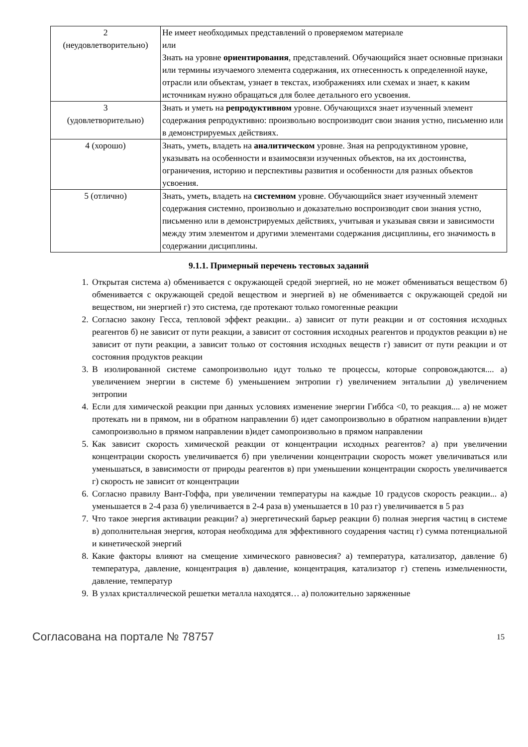| 2 (неудовлетворительно) | Не имеет необходимых представлений о проверяемом материале или Знать на уровне ориентирования , представлений. Обучающийся знает основные признаки или термины изучаемого элемента содержания, их отнесенность к определенной науке, отрасли или объектам, узнает в текстах, изображениях или схемах и знает, к каким источникам нужно обращаться для более детального его усвоения. |
| 3 (удовлетворительно) | Знать и уметь на репродуктивном уровне. Обучающихся знает изученный элемент содержания репродуктивно: произвольно воспроизводит свои знания устно, письменно или в демонстрируемых действиях. |
| 4 (хорошо) | Знать, уметь, владеть на аналитическом уровне. Зная на репродуктивном уровне, указывать на особенности и взаимосвязи изученных объектов, на их достоинства, ограничения, историю и перспективы развития и особенности для разных объектов усвоения. |
| 5 (отлично) | Знать, уметь, владеть на системном уровне. Обучающийся знает изученный элемент содержания системно, произвольно и доказательно воспроизводит свои знания устно, письменно или в демонстрируемых действиях, учитывая и указывая связи и зависимости между этим элементом и другими элементами содержания дисциплины, его значимость в содержании дисциплины. |
9.1.1. Примерный перечень тестовых заданий
1. Открытая система а) обменивается с окружающей средой энергией, но не может обмениваться веществом б) обменивается с окружающей средой веществом и энергией в) не обменивается с окружающей средой ни веществом, ни энергией г) это система, где протекают только гомогенные реакции
2. Согласно закону Гесса, тепловой эффект реакции.. а) зависит от пути реакции и от состояния исходных реагентов б) не зависит от пути реакции, а зависит от состояния исходных реагентов и продуктов реакции в) не зависит от пути реакции, а зависит только от состояния исходных веществ г) зависит от пути реакции и от состояния продуктов реакции
3. В изолированной системе самопроизвольно идут только те процессы, которые сопровождаются.... а) увеличением энергии в системе б) уменьшением энтропии г) увеличением энтальпии д) увеличением энтропии
4. Если для химической реакции при данных условиях изменение энергии Гиббса <0, то реакция.... а) не может протекать ни в прямом, ни в обратном направлении б) идет самопроизвольно в обратном направлении в)идет самопроизвольно в прямом направлении в)идет самопроизвольно в прямом направлении
5. Как зависит скорость химической реакции от концентрации исходных реагентов? а) при увеличении концентрации скорость увеличивается б) при увеличении концентрации скорость может увеличиваться или уменьшаться, в зависимости от природы реагентов в) при уменьшении концентрации скорость увеличивается г) скорость не зависит от концентрации
6. Согласно правилу Вант-Гоффа, при увеличении температуры на каждые 10 градусов скорость реакции... а) уменьшается в 2-4 раза б) увеличивается в 2-4 раза в) уменьшается в 10 раз г) увеличивается в 5 раз
7. Что такое энергия активации реакции? а) энергетический барьер реакции б) полная энергия частиц в системе в) дополнительная энергия, которая необходима для эффективного соударения частиц г) сумма потенциальной и кинетической энергий
8. Какие факторы влияют на смещение химического равновесия? а) температура, катализатор, давление б) температура, давление, концентрация в) давление, концентрация, катализатор г) степень измельченности, давление, температур
9. В узлах кристаллической решетки металла находятся… а) положительно заряженные
Согласована на портале № 78757 15